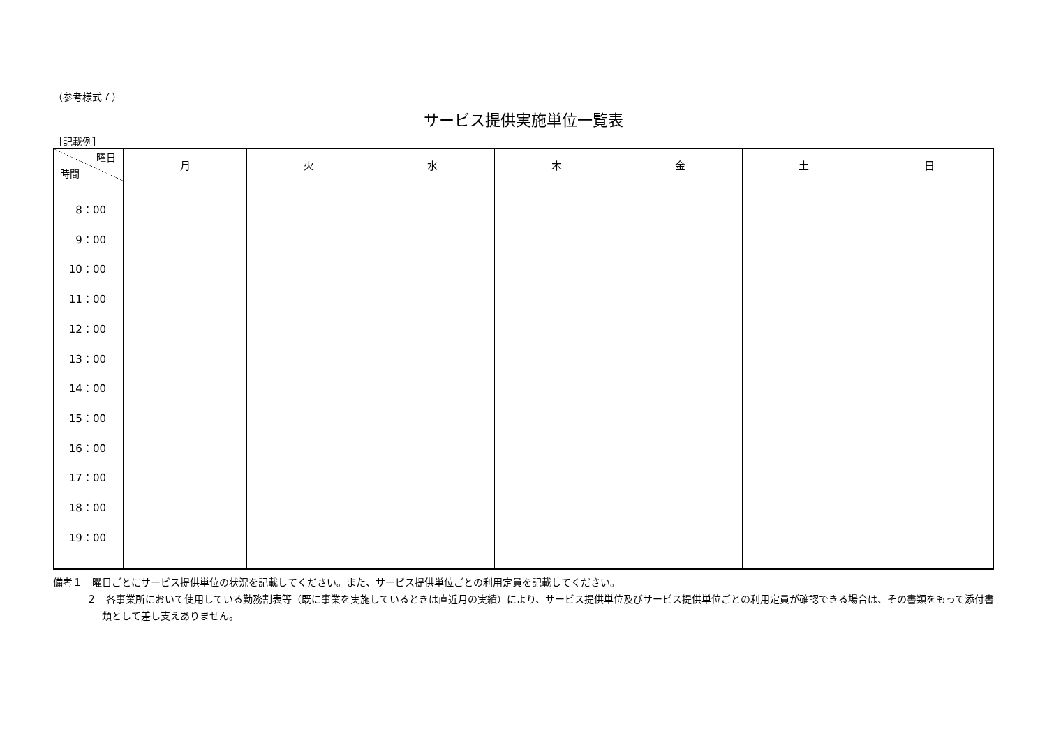（参考様式７）
サービス提供実施単位一覧表
［記載例］
| 曜日 時間 | 月 | 火 | 水 | 木 | 金 | 土 | 日 |
| --- | --- | --- | --- | --- | --- | --- | --- |
| 8：00 9：00 10：00 11：00 12：00 13：00 14：00 15：00 16：00 17：00 18：00 19：00 | | | | | | | |
備考１　曜日ごとにサービス提供単位の状況を記載してください。また、サービス提供単位ごとの利用定員を記載してください。
２　各事業所において使用している勤務割表等（既に事業を実施しているときは直近月の実績）により、サービス提供単位及びサービス提供単位ごとの利用定員が確認できる場合は、その書類をもって添付書類として差し支えありません。